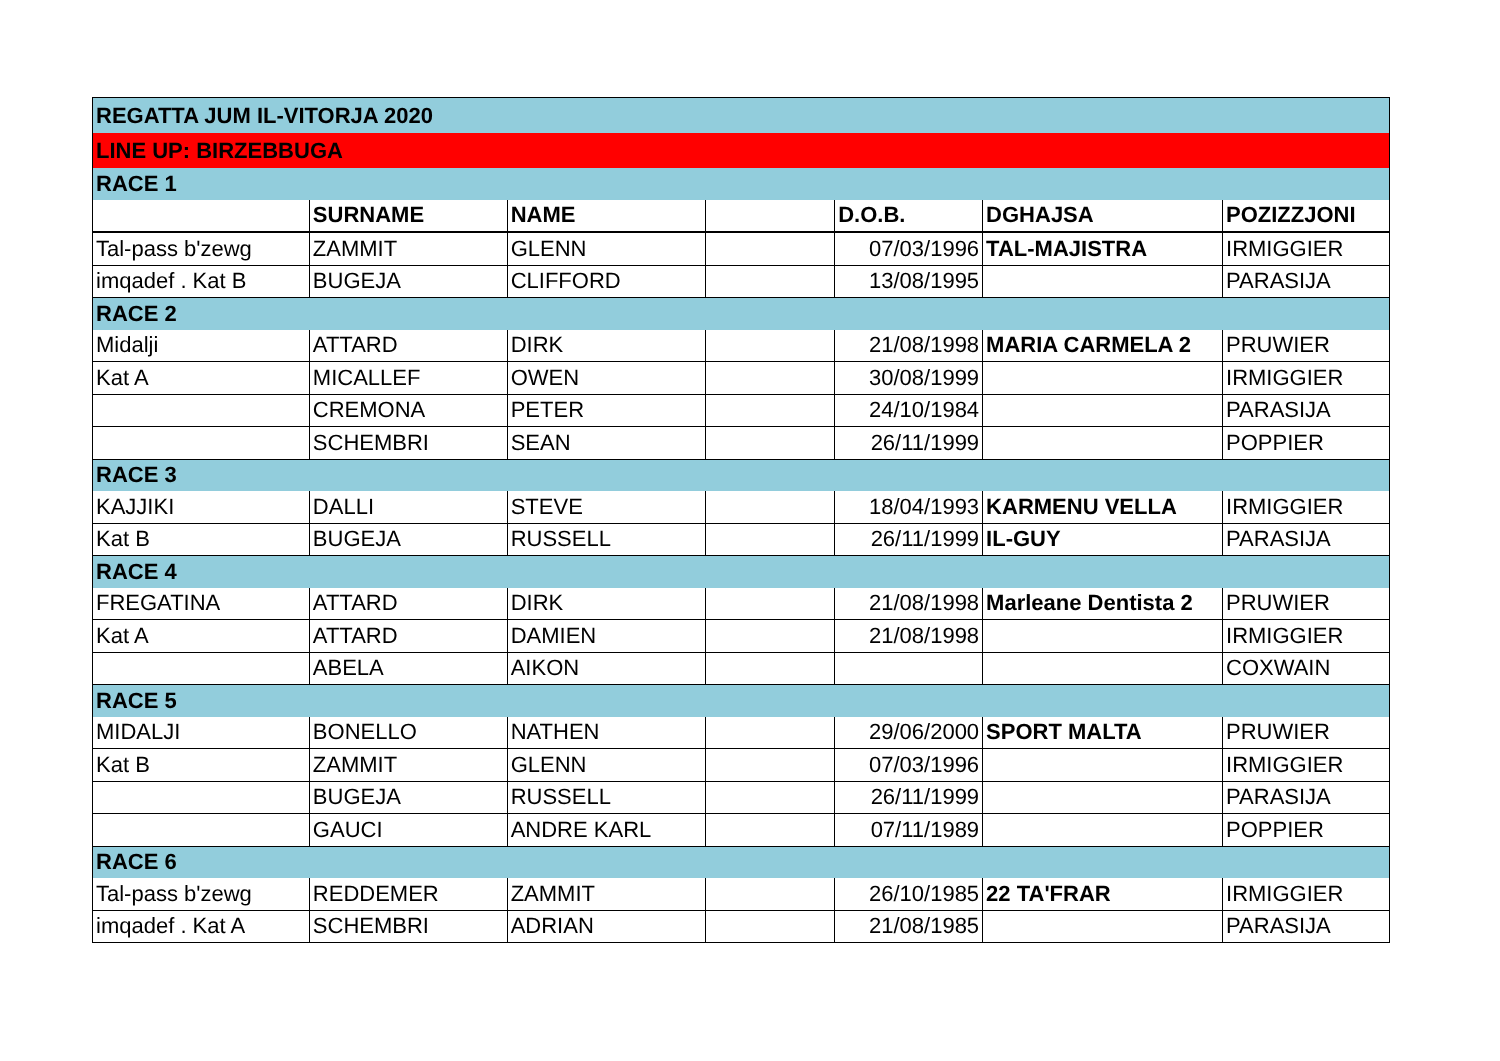| REGATTA JUM IL-VITORJA 2020 | | | | | | |
| LINE UP: BIRZEBBUGA | | | | | | |
| RACE 1 | | | | | | |
| | SURNAME | NAME | | D.O.B. | DGHAJSA | POZIZZJONI |
| Tal-pass b'zewg | ZAMMIT | GLENN | | 07/03/1996 | TAL-MAJISTRA | IRMIGGIER |
| imqadef . Kat B | BUGEJA | CLIFFORD | | 13/08/1995 | | PARASIJA |
| RACE 2 | | | | | | |
| Midalji | ATTARD | DIRK | | 21/08/1998 | MARIA CARMELA 2 | PRUWIER |
| Kat A | MICALLEF | OWEN | | 30/08/1999 | | IRMIGGIER |
| | CREMONA | PETER | | 24/10/1984 | | PARASIJA |
| | SCHEMBRI | SEAN | | 26/11/1999 | | POPPIER |
| RACE 3 | | | | | | |
| KAJJIKI | DALLI | STEVE | | 18/04/1993 | KARMENU VELLA | IRMIGGIER |
| Kat B | BUGEJA | RUSSELL | | 26/11/1999 | IL-GUY | PARASIJA |
| RACE 4 | | | | | | |
| FREGATINA | ATTARD | DIRK | | 21/08/1998 | Marleane Dentista 2 | PRUWIER |
| Kat A | ATTARD | DAMIEN | | 21/08/1998 | | IRMIGGIER |
| | ABELA | AIKON | | | | COXWAIN |
| RACE 5 | | | | | | |
| MIDALJI | BONELLO | NATHEN | | 29/06/2000 | SPORT MALTA | PRUWIER |
| Kat B | ZAMMIT | GLENN | | 07/03/1996 | | IRMIGGIER |
| | BUGEJA | RUSSELL | | 26/11/1999 | | PARASIJA |
| | GAUCI | ANDRE KARL | | 07/11/1989 | | POPPIER |
| RACE 6 | | | | | | |
| Tal-pass b'zewg | REDDEMER | ZAMMIT | | 26/10/1985 | 22 TA'FRAR | IRMIGGIER |
| imqadef . Kat A | SCHEMBRI | ADRIAN | | 21/08/1985 | | PARASIJA |